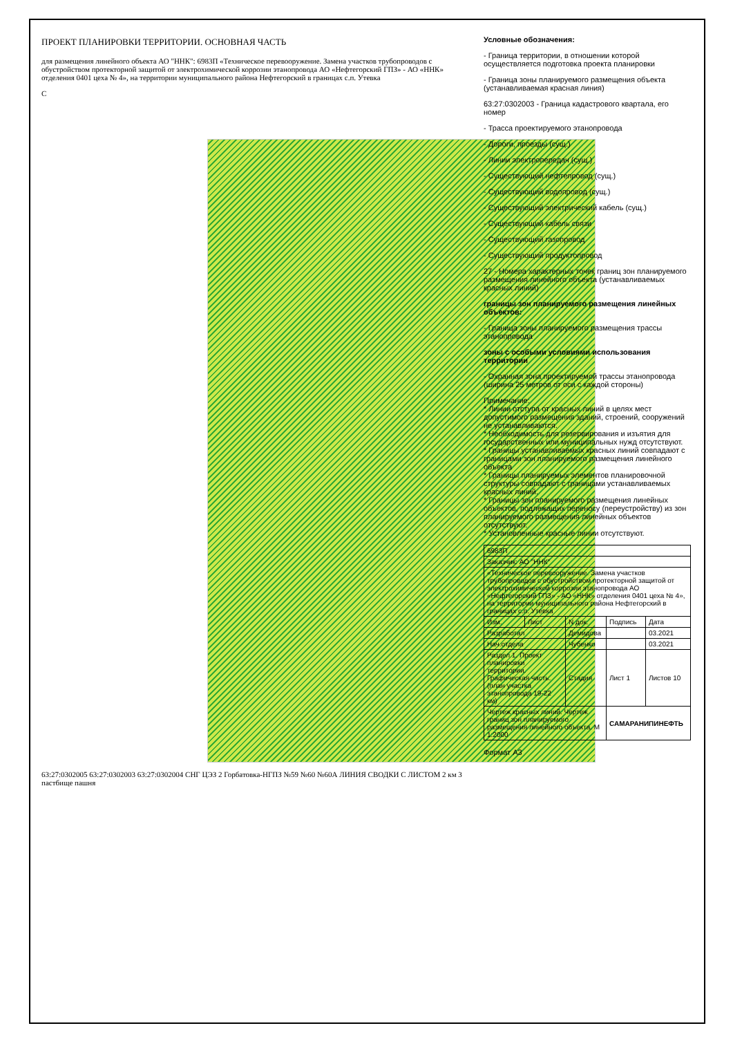ПРОЕКТ ПЛАНИРОВКИ ТЕРРИТОРИИ. ОСНОВНАЯ ЧАСТЬ
для размещения линейного объекта АО "ННК": 6983П «Техническое перевооружение. Замена участков трубопроводов с обустройством протекторной защитой от электрохимической коррозии этанопровода АО «Нефтегорский ГПЗ» - АО «ННК» отделения 0401 цеха № 4», на территории муниципального района Нефтегорский в границах с.п. Утевка
С
63:27:0302005 63:27:0302003 63:27:0302004 СНГ ЦЭЗ 2 Горбатовка-НГПЗ №59 №60 №60А ЛИНИЯ СВОДКИ С ЛИСТОМ 2 км 3 пастбище пашня
Условные обозначения:
- Граница территории, в отношении которой осуществляется подготовка проекта планировки
- Граница зоны планируемого размещения объекта (устанавливаемая красная линия)
63:27:0302003 - Граница кадастрового квартала, его номер
- Трасса проектируемого этанопровода
- Дороги, проезды (сущ.)
- Линии электропередач (сущ.)
- Существующий нефтепровод (сущ.)
- Существующий водопровод (сущ.)
- Существующий электрический кабель (сущ.)
- Существующий кабель связи
- Существующий газопровод
- Существующий продуктопровод
27 - Номера характерных точек границ зон планируемого размещения линейного объекта (устанавливаемых красных линий)
границы зон планируемого размещения линейных объектов:
- Граница зоны планируемого размещения трассы этанопровода
зоны с особыми условиями использования территории
- Охранная зона проектируемой трассы этанопровода (ширина 25 метров от оси с каждой стороны)
Примечание:
* Линии отступа от красных линий в целях мест допустимого размещения зданий, строений, сооружений не устанавливаются.
* Необходимость для резервирования и изъятия для государственных или муниципальных нужд отсутствуют.
* Границы устанавливаемых красных линий совпадают с границами зон планируемого размещения линейного объекта
* Границы планируемых элементов планировочной структуры совпадают с границами устанавливаемых красных линий.
* Границы зон планируемого размещения линейных объектов, подлежащих переносу (переустройству) из зон планируемого размещения линейных объектов отсутствуют.
* Установленные красные линии отсутствуют.
| 6983П | | | | |
| Заказчик: АО "ННК" | | | | |
| «Техническое перевооружение. Замена участков трубопроводов с обустройством протекторной защитой от электрохимической коррозии этанопровода АО «Нефтегорский ГПЗ» - АО «ННК» отделения 0401 цеха № 4», на территории муниципального района Нефтегорский в границах с.п. Утевка | | | | |
| Изм. | Лист | N док. | Подпись | Дата |
| Разработал | | Демидова | | 03.2021 |
| Нач.отдела | | Чубенко | | 03.2021 |
| Раздел 1. Проект планировки территории. Графическая часть. (план участка этанопровода 19-22 км) | | Стадия | Лист 1 | Листов 10 |
| Чертеж красных линий. Чертеж границ зон планируемого размещения линейного объекта. М 1:2000 | | | САМАРАНИПИНЕФТЬ | |
Формат А3